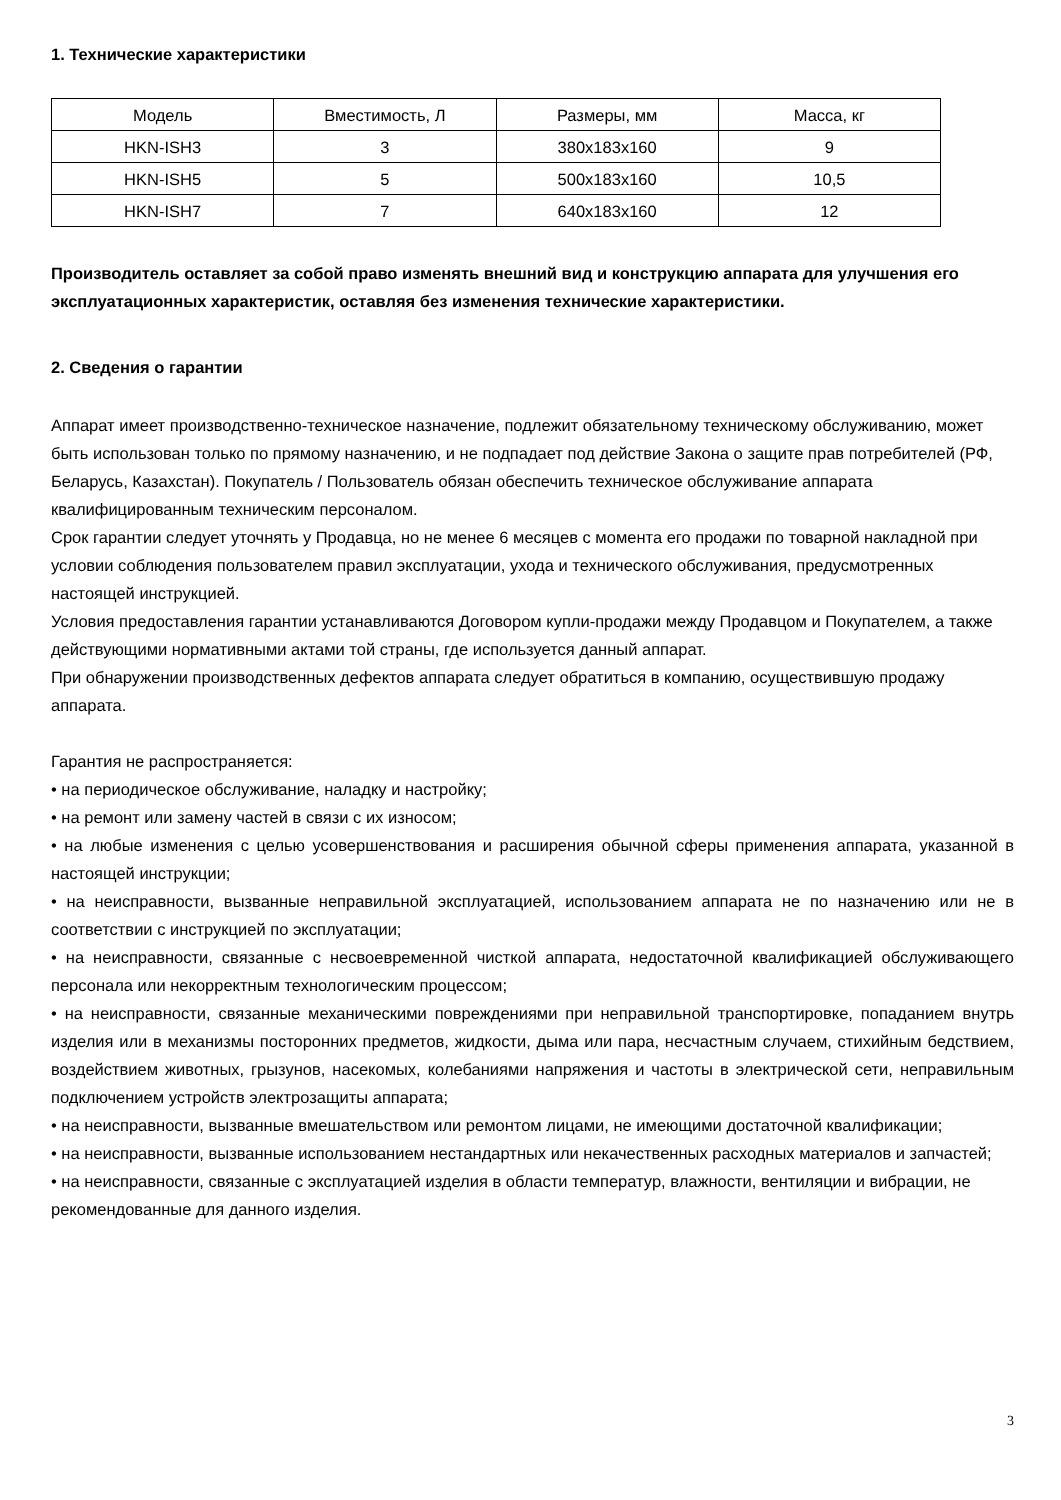1. Технические характеристики
| Модель | Вместимость, Л | Размеры, мм | Масса, кг |
| --- | --- | --- | --- |
| HKN-ISH3 | 3 | 380x183x160 | 9 |
| HKN-ISH5 | 5 | 500x183x160 | 10,5 |
| HKN-ISH7 | 7 | 640x183x160 | 12 |
Производитель оставляет за собой право изменять внешний вид и конструкцию аппарата для улучшения его эксплуатационных характеристик, оставляя без изменения технические характеристики.
2. Сведения о гарантии
Аппарат имеет производственно-техническое назначение, подлежит обязательному техническому обслуживанию, может быть использован только по прямому назначению, и не подпадает под действие Закона о защите прав потребителей (РФ, Беларусь, Казахстан). Покупатель / Пользователь обязан обеспечить техническое обслуживание аппарата квалифицированным техническим персоналом.
Срок гарантии следует уточнять у Продавца, но не менее 6 месяцев с момента его продажи по товарной накладной при условии соблюдения пользователем правил эксплуатации, ухода и технического обслуживания, предусмотренных настоящей инструкцией.
Условия предоставления гарантии устанавливаются Договором купли-продажи между Продавцом и Покупателем, а также действующими нормативными актами той страны, где используется данный аппарат.
При обнаружении производственных дефектов аппарата следует обратиться в компанию, осуществившую продажу аппарата.
Гарантия не распространяется:
• на периодическое обслуживание, наладку и настройку;
• на ремонт или замену частей в связи с их износом;
• на любые изменения с целью усовершенствования и расширения обычной сферы применения аппарата, указанной в настоящей инструкции;
• на неисправности, вызванные неправильной эксплуатацией, использованием аппарата не по назначению или не в соответствии с инструкцией по эксплуатации;
• на неисправности, связанные с несвоевременной чисткой аппарата, недостаточной квалификацией обслуживающего персонала или некорректным технологическим процессом;
• на неисправности, связанные механическими повреждениями при неправильной транспортировке, попаданием внутрь изделия или в механизмы посторонних предметов, жидкости, дыма или пара, несчастным случаем, стихийным бедствием, воздействием животных, грызунов, насекомых, колебаниями напряжения и частоты в электрической сети, неправильным подключением устройств электрозащиты аппарата;
• на неисправности, вызванные вмешательством или ремонтом лицами, не имеющими достаточной квалификации;
• на неисправности, вызванные использованием нестандартных или некачественных расходных материалов и запчастей;
• на неисправности, связанные с эксплуатацией изделия в области температур, влажности, вентиляции и вибрации, не рекомендованные для данного изделия.
3